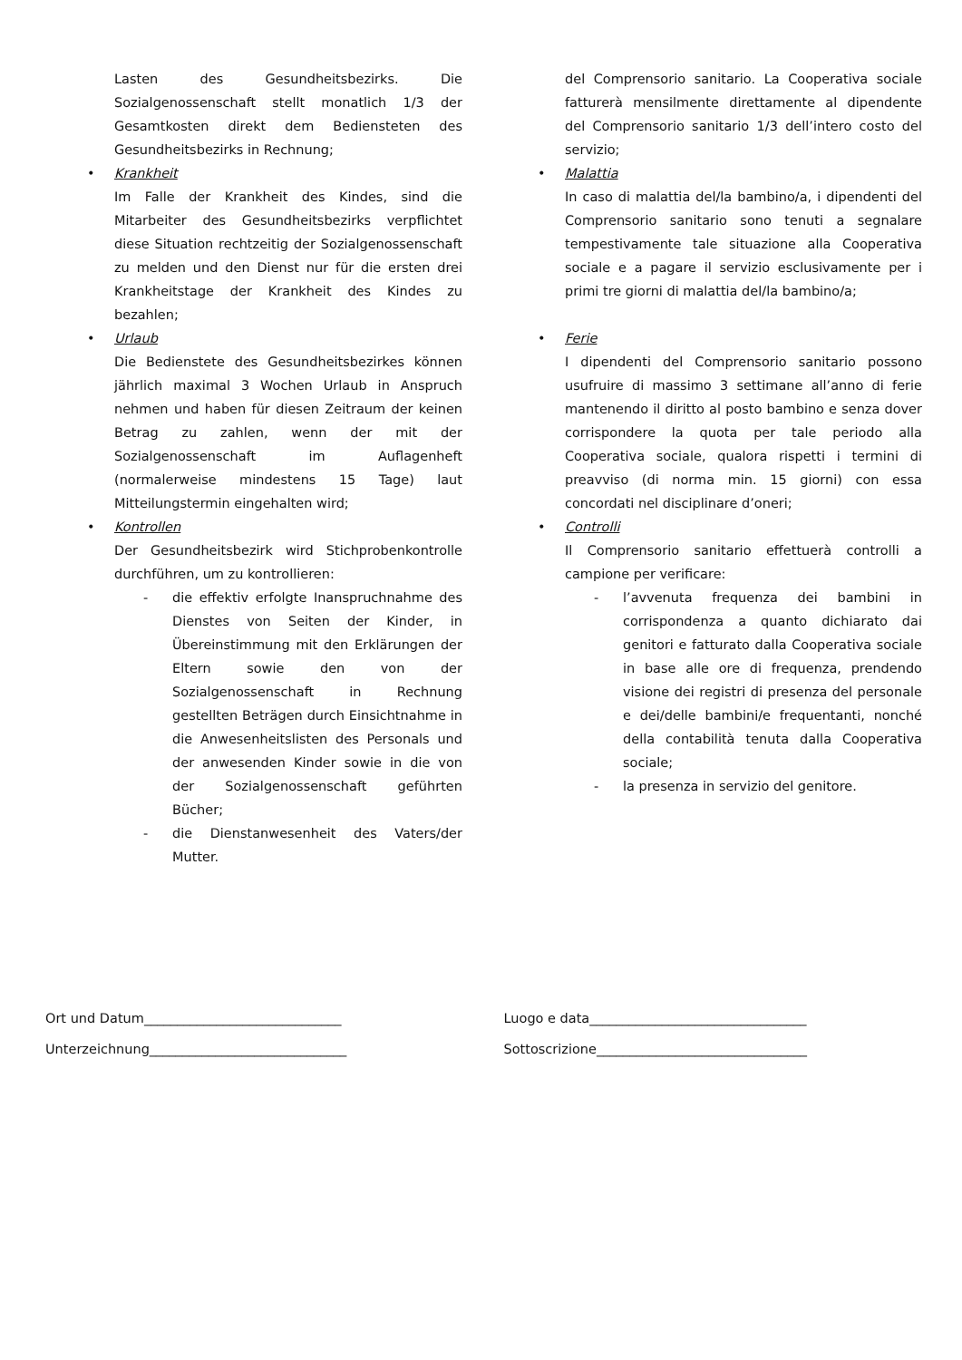Lasten des Gesundheitsbezirks. Die Sozialgenossenschaft stellt monatlich 1/3 der Gesamtkosten direkt dem Bediensteten des Gesundheitsbezirks in Rechnung;
• Krankheit
Im Falle der Krankheit des Kindes, sind die Mitarbeiter des Gesundheitsbezirks verpflichtet diese Situation rechtzeitig der Sozialgenossenschaft zu melden und den Dienst nur für die ersten drei Krankheitstage der Krankheit des Kindes zu bezahlen;
• Urlaub
Die Bedienstete des Gesundheitsbezirkes können jährlich maximal 3 Wochen Urlaub in Anspruch nehmen und haben für diesen Zeitraum der keinen Betrag zu zahlen, wenn der mit der Sozialgenossenschaft im Auflagenheft (normalerweise mindestens 15 Tage) laut Mitteilungstermin eingehalten wird;
• Kontrollen
Der Gesundheitsbezirk wird Stichprobenkontrolle durchführen, um zu kontrollieren:
- die effektiv erfolgte Inanspruchnahme des Dienstes von Seiten der Kinder, in Übereinstimmung mit den Erklärungen der Eltern sowie den von der Sozialgenossenschaft in Rechnung gestellten Beträgen durch Einsichtnahme in die Anwesenheitslisten des Personals und der anwesenden Kinder sowie in die von der Sozialgenossenschaft geführten Bücher;
- die Dienstanwesenheit des Vaters/der Mutter.
del Comprensorio sanitario. La Cooperativa sociale fatturerà mensilmente direttamente al dipendente del Comprensorio sanitario 1/3 dell’intero costo del servizio;
• Malattia
In caso di malattia del/la bambino/a, i dipendenti del Comprensorio sanitario sono tenuti a segnalare tempestivamente tale situazione alla Cooperativa sociale e a pagare il servizio esclusivamente per i primi tre giorni di malattia del/la bambino/a;
• Ferie
I dipendenti del Comprensorio sanitario possono usufruire di massimo 3 settimane all’anno di ferie mantenendo il diritto al posto bambino e senza dover corrispondere la quota per tale periodo alla Cooperativa sociale, qualora rispetti i termini di preavviso (di norma min. 15 giorni) con essa concordati nel disciplinare d’oneri;
• Controlli
Il Comprensorio sanitario effettuerà controlli a campione per verificare:
- l’avvenuta frequenza dei bambini in corrispondenza a quanto dichiarato dai genitori e fatturato dalla Cooperativa sociale in base alle ore di frequenza, prendendo visione dei registri di presenza del personale e dei/delle bambini/e frequentanti, nonché della contabilità tenuta dalla Cooperativa sociale;
- la presenza in servizio del genitore.
Ort und Datum______________________________
Unterzeichnung______________________________
Luogo e data_________________________________
Sottoscrizione________________________________